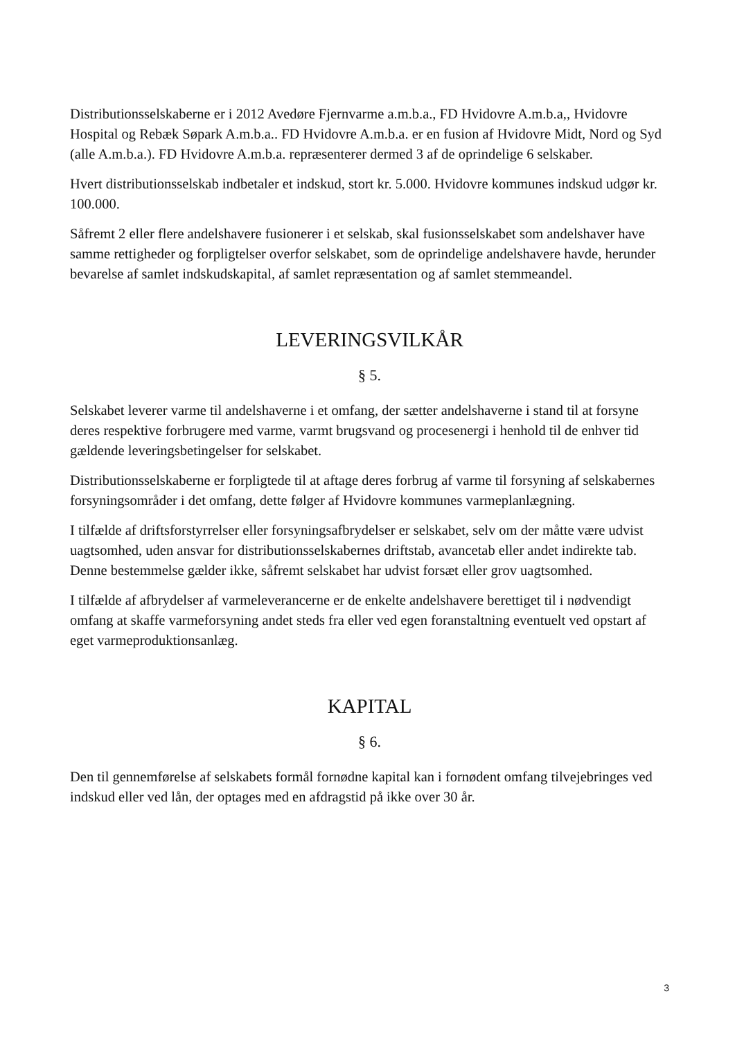Distributionsselskaberne er i 2012 Avedøre Fjernvarme a.m.b.a., FD Hvidovre A.m.b.a,, Hvidovre Hospital og Rebæk Søpark A.m.b.a.. FD Hvidovre A.m.b.a. er en fusion af Hvidovre Midt, Nord og Syd (alle A.m.b.a.). FD Hvidovre A.m.b.a. repræsenterer dermed 3 af de oprindelige 6 selskaber.
Hvert distributionsselskab indbetaler et indskud, stort kr. 5.000. Hvidovre kommunes indskud udgør kr. 100.000.
Såfremt 2 eller flere andelshavere fusionerer i et selskab, skal fusionsselskabet som andelshaver have samme rettigheder og forpligtelser overfor selskabet, som de oprindelige andelshavere havde, herunder bevarelse af samlet indskudskapital, af samlet repræsentation og af samlet stemmeandel.
LEVERINGSVILKÅR
§ 5.
Selskabet leverer varme til andelshaverne i et omfang, der sætter andelshaverne i stand til at forsyne deres respektive forbrugere med varme, varmt brugsvand og procesenergi i henhold til de enhver tid gældende leveringsbetingelser for selskabet.
Distributionsselskaberne er forpligtede til at aftage deres forbrug af varme til forsyning af selskabernes forsyningsområder i det omfang, dette følger af Hvidovre kommunes varmeplanlægning.
I tilfælde af driftsforstyrrelser eller forsyningsafbrydelser er selskabet, selv om der måtte være udvist uagtsomhed, uden ansvar for distributionsselskabernes driftstab, avancetab eller andet indirekte tab. Denne bestemmelse gælder ikke, såfremt selskabet har udvist forsæt eller grov uagtsomhed.
I tilfælde af afbrydelser af varmeleverancerne er de enkelte andelshavere berettiget til i nødvendigt omfang at skaffe varmeforsyning andet steds fra eller ved egen foranstaltning eventuelt ved opstart af eget varmeproduktionsanlæg.
KAPITAL
§ 6.
Den til gennemførelse af selskabets formål fornødne kapital kan i fornødent omfang tilvejebringes ved indskud eller ved lån, der optages med en afdragstid på ikke over 30 år.
3